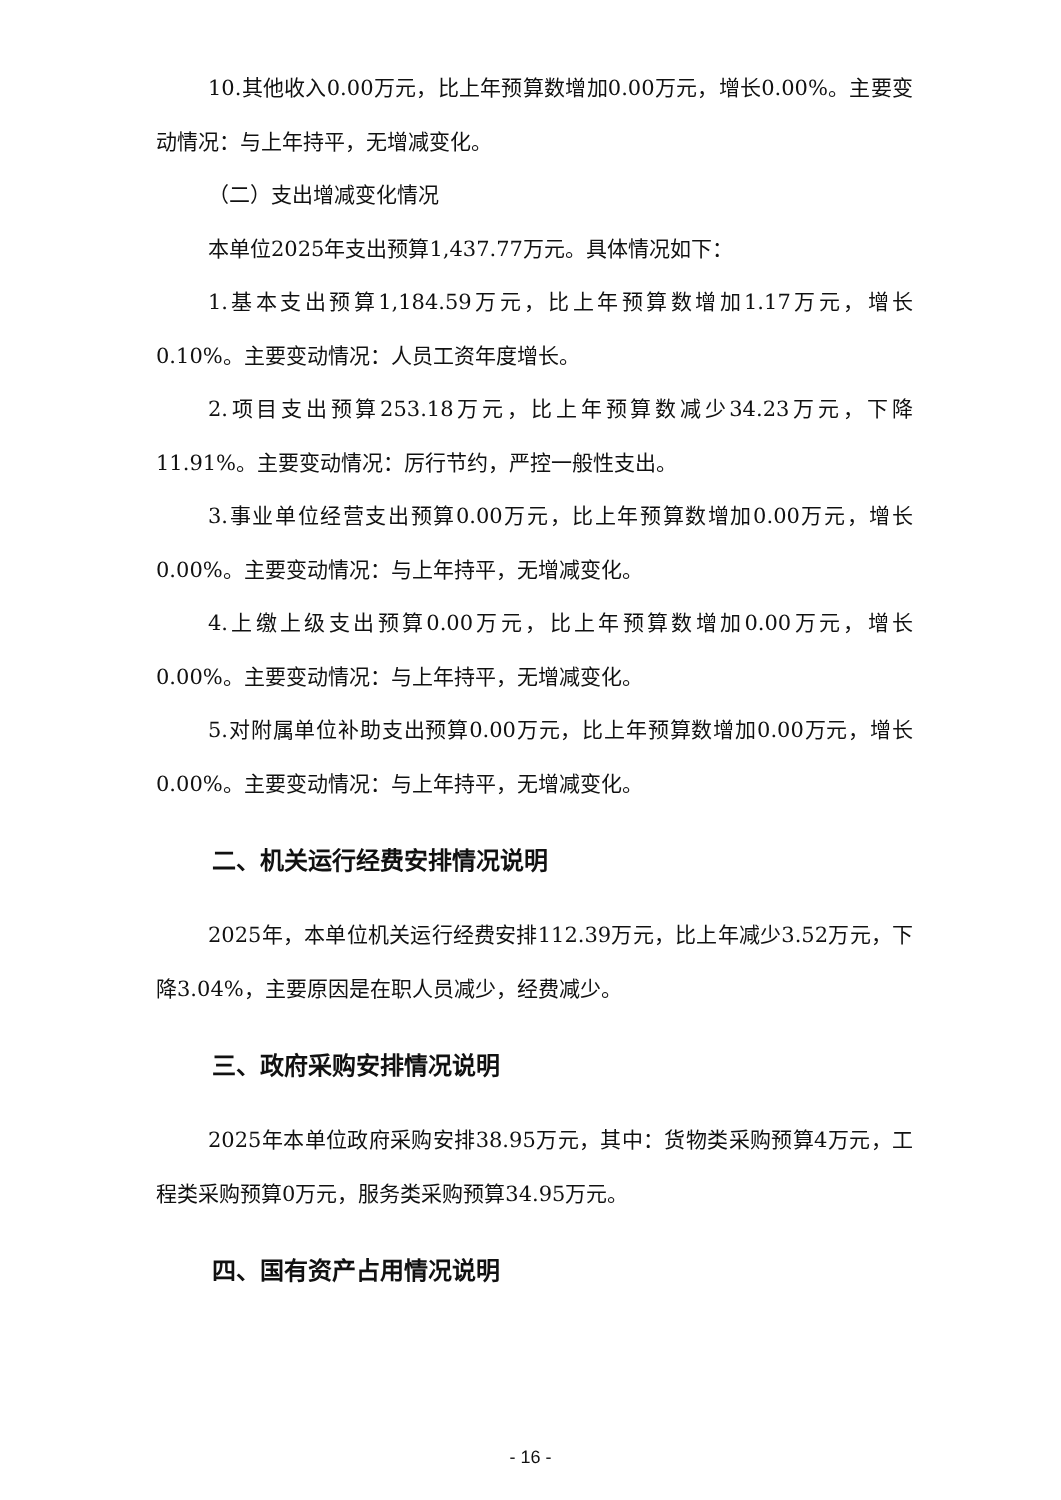10.其他收入0.00万元，比上年预算数增加0.00万元，增长0.00%。主要变动情况：与上年持平，无增减变化。
（二）支出增减变化情况
本单位2025年支出预算1,437.77万元。具体情况如下：
1.基本支出预算1,184.59万元，比上年预算数增加1.17万元，增长0.10%。主要变动情况：人员工资年度增长。
2.项目支出预算253.18万元，比上年预算数减少34.23万元，下降11.91%。主要变动情况：厉行节约，严控一般性支出。
3.事业单位经营支出预算0.00万元，比上年预算数增加0.00万元，增长0.00%。主要变动情况：与上年持平，无增减变化。
4.上缴上级支出预算0.00万元，比上年预算数增加0.00万元，增长0.00%。主要变动情况：与上年持平，无增减变化。
5.对附属单位补助支出预算0.00万元，比上年预算数增加0.00万元，增长0.00%。主要变动情况：与上年持平，无增减变化。
二、机关运行经费安排情况说明
2025年，本单位机关运行经费安排112.39万元，比上年减少3.52万元，下降3.04%，主要原因是在职人员减少，经费减少。
三、政府采购安排情况说明
2025年本单位政府采购安排38.95万元，其中：货物类采购预算4万元，工程类采购预算0万元，服务类采购预算34.95万元。
四、国有资产占用情况说明
- 16 -